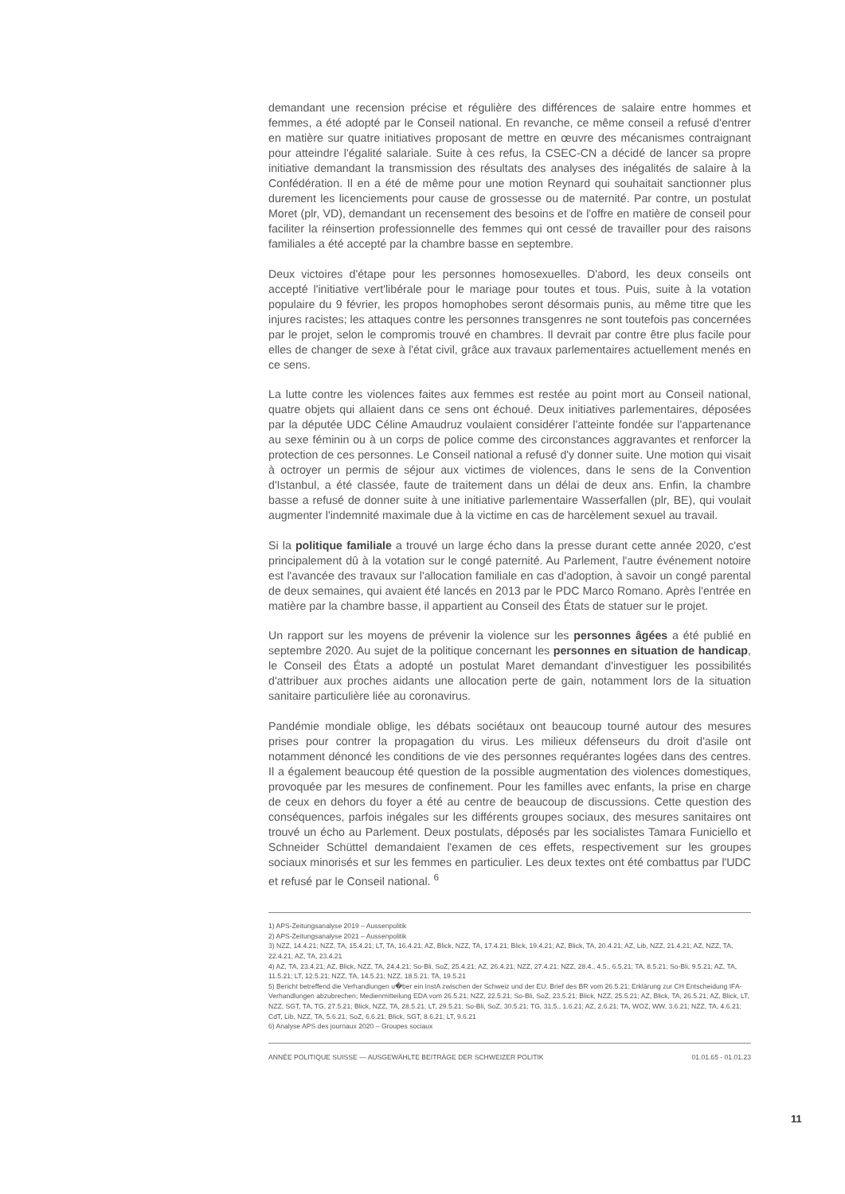demandant une recension précise et régulière des différences de salaire entre hommes et femmes, a été adopté par le Conseil national. En revanche, ce même conseil a refusé d'entrer en matière sur quatre initiatives proposant de mettre en œuvre des mécanismes contraignant pour atteindre l'égalité salariale. Suite à ces refus, la CSEC-CN a décidé de lancer sa propre initiative demandant la transmission des résultats des analyses des inégalités de salaire à la Confédération. Il en a été de même pour une motion Reynard qui souhaitait sanctionner plus durement les licenciements pour cause de grossesse ou de maternité. Par contre, un postulat Moret (plr, VD), demandant un recensement des besoins et de l'offre en matière de conseil pour faciliter la réinsertion professionnelle des femmes qui ont cessé de travailler pour des raisons familiales a été accepté par la chambre basse en septembre.
Deux victoires d'étape pour les personnes homosexuelles. D'abord, les deux conseils ont accepté l'initiative vert'libérale pour le mariage pour toutes et tous. Puis, suite à la votation populaire du 9 février, les propos homophobes seront désormais punis, au même titre que les injures racistes; les attaques contre les personnes transgenres ne sont toutefois pas concernées par le projet, selon le compromis trouvé en chambres. Il devrait par contre être plus facile pour elles de changer de sexe à l'état civil, grâce aux travaux parlementaires actuellement menés en ce sens.
La lutte contre les violences faites aux femmes est restée au point mort au Conseil national, quatre objets qui allaient dans ce sens ont échoué. Deux initiatives parlementaires, déposées par la députée UDC Céline Amaudruz voulaient considérer l'atteinte fondée sur l'appartenance au sexe féminin ou à un corps de police comme des circonstances aggravantes et renforcer la protection de ces personnes. Le Conseil national a refusé d'y donner suite. Une motion qui visait à octroyer un permis de séjour aux victimes de violences, dans le sens de la Convention d'Istanbul, a été classée, faute de traitement dans un délai de deux ans. Enfin, la chambre basse a refusé de donner suite à une initiative parlementaire Wasserfallen (plr, BE), qui voulait augmenter l'indemnité maximale due à la victime en cas de harcèlement sexuel au travail.
Si la politique familiale a trouvé un large écho dans la presse durant cette année 2020, c'est principalement dû à la votation sur le congé paternité. Au Parlement, l'autre événement notoire est l'avancée des travaux sur l'allocation familiale en cas d'adoption, à savoir un congé parental de deux semaines, qui avaient été lancés en 2013 par le PDC Marco Romano. Après l'entrée en matière par la chambre basse, il appartient au Conseil des États de statuer sur le projet.
Un rapport sur les moyens de prévenir la violence sur les personnes âgées a été publié en septembre 2020. Au sujet de la politique concernant les personnes en situation de handicap, le Conseil des États a adopté un postulat Maret demandant d'investiguer les possibilités d'attribuer aux proches aidants une allocation perte de gain, notamment lors de la situation sanitaire particulière liée au coronavirus.
Pandémie mondiale oblige, les débats sociétaux ont beaucoup tourné autour des mesures prises pour contrer la propagation du virus. Les milieux défenseurs du droit d'asile ont notamment dénoncé les conditions de vie des personnes requérantes logées dans des centres. Il a également beaucoup été question de la possible augmentation des violences domestiques, provoquée par les mesures de confinement. Pour les familles avec enfants, la prise en charge de ceux en dehors du foyer a été au centre de beaucoup de discussions. Cette question des conséquences, parfois inégales sur les différents groupes sociaux, des mesures sanitaires ont trouvé un écho au Parlement. Deux postulats, déposés par les socialistes Tamara Funiciello et Schneider Schüttel demandaient l'examen de ces effets, respectivement sur les groupes sociaux minorisés et sur les femmes en particulier. Les deux textes ont été combattus par l'UDC et refusé par le Conseil national. <sup>6</sup>
1) APS-Zeitungsanalyse 2019 – Aussenpolitik
2) APS-Zeitungsanalyse 2021 – Aussenpolitik
3) NZZ, 14.4.21; NZZ, TA, 15.4.21; LT, TA, 16.4.21; AZ, Blick, NZZ, TA, 17.4.21; Blick, 19.4.21; AZ, Blick, TA, 20.4.21; AZ, Lib, NZZ, 21.4.21; AZ, NZZ, TA, 22.4.21; AZ, TA, 23.4.21
4) AZ, TA, 23.4.21; AZ, Blick, NZZ, TA, 24.4.21; So-Bli, SoZ, 25.4.21; AZ, 26.4.21; NZZ, 27.4.21; NZZ, 28.4., 4.5., 6.5.21; TA, 8.5.21; So-Bli, 9.5.21; AZ, TA, 11.5.21; LT, 12.5.21; NZZ, TA, 14.5.21; NZZ, 18.5.21; TA, 19.5.21
5) Bericht betreffend die Verhandlungen u�ber ein InstA zwischen der Schweiz und der EU; Brief des BR vom 26.5.21; Erklärung zur CH Entscheidung IFA-Verhandlungen abzubrechen; Medienmitteilung EDA vom 26.5.21; NZZ, 22.5.21; So-Bli, SoZ, 23.5.21; Blick, NZZ, 25.5.21; AZ, Blick, TA, 26.5.21; AZ, Blick, LT, NZZ, SGT, TA, TG, 27.5.21; Blick, NZZ, TA, 28.5.21; LT, 29.5.21; So-Bli, SoZ, 30.5.21; TG, 31.5., 1.6.21; AZ, 2.6.21; TA, WOZ, WW, 3.6.21; NZZ, TA, 4.6.21; CdT, Lib, NZZ, TA, 5.6.21; SoZ, 6.6.21; Blick, SGT, 8.6.21; LT, 9.6.21
6) Analyse APS des journaux 2020 – Groupes sociaux
ANNÉE POLITIQUE SUISSE — AUSGEWÄHLTE BEITRÄGE DER SCHWEIZER POLITIK 01.01.65 - 01.01.23
11